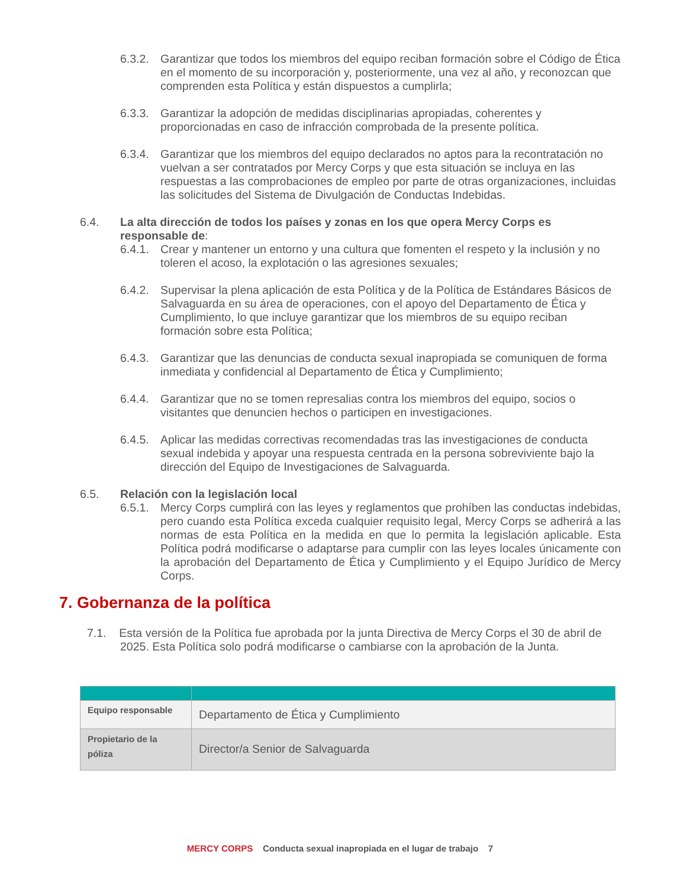6.3.2.
Garantizar que todos los miembros del equipo reciban formación sobre el Código de Ética en el momento de su incorporación y, posteriormente, una vez al año, y reconozcan que comprenden esta Política y están dispuestos a cumplirla;
6.3.3.
Garantizar la adopción de medidas disciplinarias apropiadas, coherentes y proporcionadas en caso de infracción comprobada de la presente política.
6.3.4.
Garantizar que los miembros del equipo declarados no aptos para la recontratación no vuelvan a ser contratados por Mercy Corps y que esta situación se incluya en las respuestas a las comprobaciones de empleo por parte de otras organizaciones, incluidas las solicitudes del Sistema de Divulgación de Conductas Indebidas.
6.4. La alta dirección de todos los países y zonas en los que opera Mercy Corps es responsable de:
6.4.1.
Crear y mantener un entorno y una cultura que fomenten el respeto y la inclusión y no toleren el acoso, la explotación o las agresiones sexuales;
6.4.2.
Supervisar la plena aplicación de esta Política y de la Política de Estándares Básicos de Salvaguarda en su área de operaciones, con el apoyo del Departamento de Ética y Cumplimiento, lo que incluye garantizar que los miembros de su equipo reciban formación sobre esta Política;
6.4.3.
Garantizar que las denuncias de conducta sexual inapropiada se comuniquen de forma inmediata y confidencial al Departamento de Ética y Cumplimiento;
6.4.4.
Garantizar que no se tomen represalias contra los miembros del equipo, socios o visitantes que denuncien hechos o participen en investigaciones.
6.4.5.
Aplicar las medidas correctivas recomendadas tras las investigaciones de conducta sexual indebida y apoyar una respuesta centrada en la persona sobreviviente bajo la dirección del Equipo de Investigaciones de Salvaguarda.
6.5. Relación con la legislación local
6.5.1.
Mercy Corps cumplirá con las leyes y reglamentos que prohíben las conductas indebidas, pero cuando esta Política exceda cualquier requisito legal, Mercy Corps se adherirá a las normas de esta Política en la medida en que lo permita la legislación aplicable. Esta Política podrá modificarse o adaptarse para cumplir con las leyes locales únicamente con la aprobación del Departamento de Ética y Cumplimiento y el Equipo Jurídico de Mercy Corps.
7. Gobernanza de la política
7.1. Esta versión de la Política fue aprobada por la junta Directiva de Mercy Corps el 30 de abril de 2025. Esta Política solo podrá modificarse o cambiarse con la aprobación de la Junta.
| Equipo responsable | Departamento de Ética y Cumplimiento |
| Propietario de la póliza | Director/a Senior de Salvaguarda |
MERCY CORPS Conducta sexual inapropiada en el lugar de trabajo 7